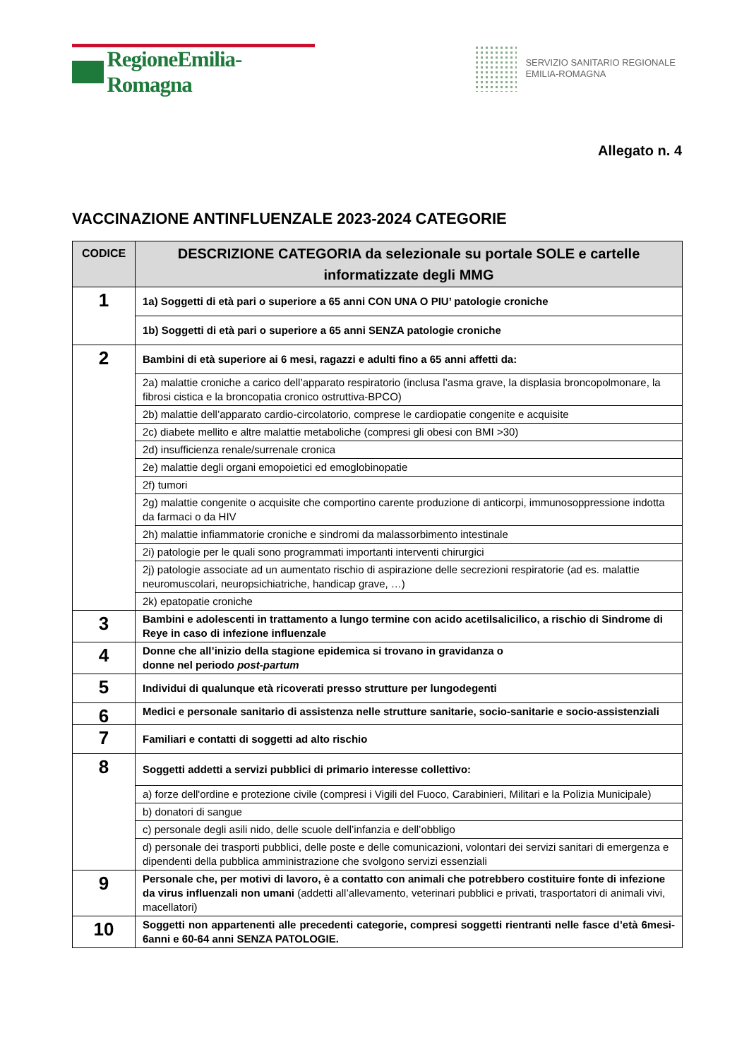RegioneEmilia-Romagna
SERVIZIO SANITARIO REGIONALE
EMILIA-ROMAGNA
Allegato n. 4
VACCINAZIONE ANTINFLUENZALE 2023-2024 CATEGORIE
| CODICE | DESCRIZIONE CATEGORIA da selezionale su portale SOLE e cartelle informatizzate degli MMG |
| --- | --- |
| 1 | 1a) Soggetti di età pari o superiore a 65 anni CON UNA O PIU’ patologie croniche |
| | 1b) Soggetti di età pari o superiore a 65 anni SENZA patologie croniche |
| 2 | Bambini di età superiore ai 6 mesi, ragazzi e adulti fino a 65 anni affetti da: |
| | 2a) malattie croniche a carico dell’apparato respiratorio (inclusa l’asma grave, la displasia broncopolmonare, la fibrosi cistica e la broncopatia cronico ostruttiva-BPCO) |
| | 2b) malattie dell’apparato cardio-circolatorio, comprese le cardiopatie congenite e acquisite |
| | 2c) diabete mellito e altre malattie metaboliche (compresi gli obesi con BMI >30) |
| | 2d) insufficienza renale/surrenale cronica |
| | 2e) malattie degli organi emopoietici ed emoglobinopatie |
| | 2f) tumori |
| | 2g) malattie congenite o acquisite che comportino carente produzione di anticorpi, immunosoppressione indotta da farmaci o da HIV |
| | 2h) malattie infiammatorie croniche e sindromi da malassorbimento intestinale |
| | 2i) patologie per le quali sono programmati importanti interventi chirurgici |
| | 2j) patologie associate ad un aumentato rischio di aspirazione delle secrezioni respiratorie (ad es. malattie neuromuscolari, neuropsichiatriche, handicap grave, …) |
| | 2k) epatopatie croniche |
| 3 | Bambini e adolescenti in trattamento a lungo termine con acido acetilsalicilico, a rischio di Sindrome di Reye in caso di infezione influenzale |
| 4 | Donne che all’inizio della stagione epidemica si trovano in gravidanza o donne nel periodo post-partum |
| 5 | Individui di qualunque età ricoverati presso strutture per lungodegenti |
| 6 | Medici e personale sanitario di assistenza nelle strutture sanitarie, socio-sanitarie e socio-assistenziali |
| 7 | Familiari e contatti di soggetti ad alto rischio |
| 8 | Soggetti addetti a servizi pubblici di primario interesse collettivo: |
| | a) forze dell'ordine e protezione civile (compresi i Vigili del Fuoco, Carabinieri, Militari e la Polizia Municipale) |
| | b) donatori di sangue |
| | c) personale degli asili nido, delle scuole dell’infanzia e dell’obbligo |
| | d) personale dei trasporti pubblici, delle poste e delle comunicazioni, volontari dei servizi sanitari di emergenza e dipendenti della pubblica amministrazione che svolgono servizi essenziali |
| 9 | Personale che, per motivi di lavoro, è a contatto con animali che potrebbero costituire fonte di infezione da virus influenzali non umani (addetti all’allevamento, veterinari pubblici e privati, trasportatori di animali vivi, macellatori) |
| 10 | Soggetti non appartenenti alle precedenti categorie, compresi soggetti rientranti nelle fasce d’età 6mesi-6anni e 60-64 anni SENZA PATOLOGIE. |